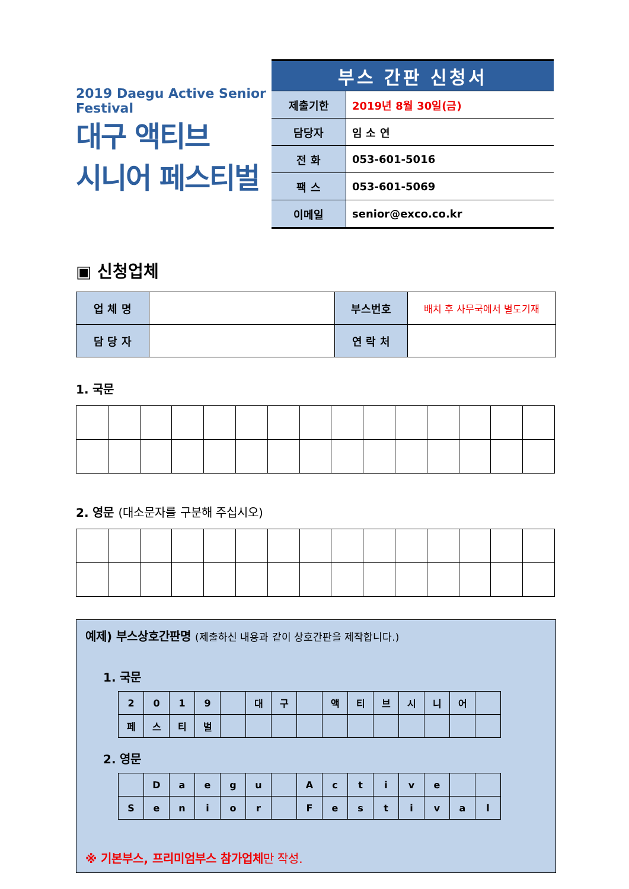2019 Daegu Active Senior Festival
대구 액티브
시니어 페스티벌
| 부스 간판 신청서 | |
| --- | --- |
| 제출기한 | 2019년 8월 30일(금) |
| 담당자 | 임 소 연 |
| 전 화 | 053-601-5016 |
| 팩 스 | 053-601-5069 |
| 이메일 | senior@exco.co.kr |
▣ 신청업체
| 업 체 명 | | 부스번호 | 배치 후 사무국에서 별도기재 |
| 담 당 자 | | 연 락 처 | |
1. 국문
2. 영문 (대소문자를 구분해 주십시오)
예제) 부스상호간판명 (제출하신 내용과 같이 상호간판을 제작합니다.)
1. 국문
| 2 | 0 | 1 | 9 | | 대 | 구 | | 액 | 티 | 브 | 시 | 니 | 어 | |
| 페 | 스 | 티 | 벌 | | | | | | | | | | | |
2. 영문
| | D | a | e | g | u | | A | c | t | i | v | e | | |
| S | e | n | i | o | r | | F | e | s | t | i | v | a | l |
※ 기본부스, 프리미엄부스 참가업체만 작성.